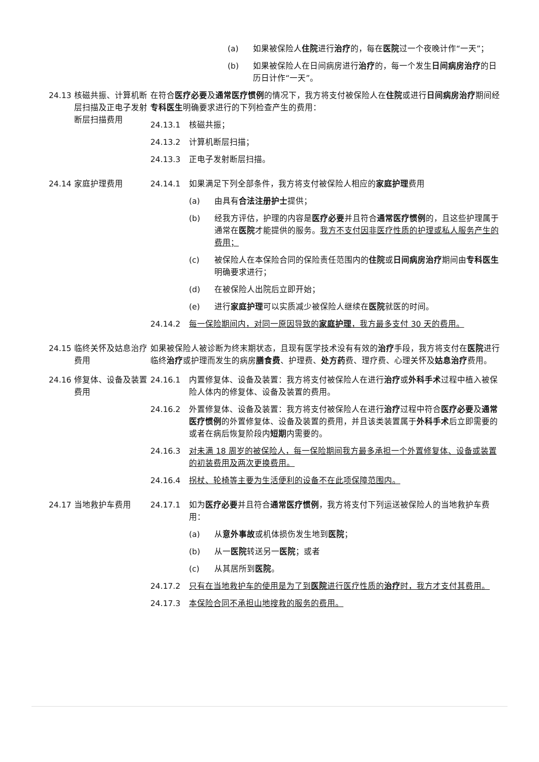(a) 如果被保险人住院进行治疗的，每在医院过一个夜晚计作“一天”；
(b) 如果被保险人在日间病房进行治疗的，每一个发生日间病房治疗的日历日计作“一天”。
24.13 核磁共振、计算机断层扫描及正电子发射断层扫描费用
在符合医疗必要及通常医疗惯例的情况下，我方将支付被保险人在住院或进行日间病房治疗期间经专科医生明确要求进行的下列检查产生的费用：
24.13.1 核磁共振；
24.13.2 计算机断层扫描；
24.13.3 正电子发射断层扫描。
24.14 家庭护理费用 24.14.1 如果满足下列全部条件，我方将支付被保险人相应的家庭护理费用
(a) 由具有合法注册护士提供；
(b) 经我方评估，护理的内容是医疗必要并且符合通常医疗惯例的，且这些护理属于通常在医院才能提供的服务。我方不支付因非医疗性质的护理或私人服务产生的费用；
(c) 被保险人在本保险合同的保险责任范围内的住院或日间病房治疗期间由专科医生明确要求进行；
(d) 在被保险人出院后立即开始；
(e) 进行家庭护理可以实质减少被保险人继续在医院就医的时间。
24.14.2 每一保险期间内，对同一原因导致的家庭护理，我方最多支付 30 天的费用。
24.15 临终关怀及姑息治疗费用
如果被保险人被诊断为终末期状态，且现有医学技术没有有效的治疗手段，我方将支付在医院进行临终治疗或护理而发生的病房膳食费、护理费、处方药费、理疗费、心理关怀及姑息治疗费用。
24.16 修复体、设备及装置费用
24.16.1 内置修复体、设备及装置：我方将支付被保险人在进行治疗或外科手术过程中植入被保险人体内的修复体、设备及装置的费用。
24.16.2 外置修复体、设备及装置：我方将支付被保险人在进行治疗过程中符合医疗必要及通常医疗惯例的外置修复体、设备及装置的费用，并且该类装置属于外科手术后立即需要的或者在病后恢复阶段内短期内需要的。
24.16.3 对未满 18 周岁的被保险人，每一保险期间我方最多承担一个外置修复体、设备或装置的初装费用及两次更换费用。
24.16.4 拐杖、轮椅等主要为生活便利的设备不在此项保障范围内。
24.17 当地救护车费用 24.17.1 如为医疗必要并且符合通常医疗惯例，我方将支付下列运送被保险人的当地救护车费用：
(a) 从意外事故或机体损伤发生地到医院；
(b) 从一医院转送另一医院；或者
(c) 从其居所到医院。
24.17.2 只有在当地救护车的使用是为了到医院进行医疗性质的治疗时，我方才支付其费用。
24.17.3 本保险合同不承担山地搜救的服务的费用。